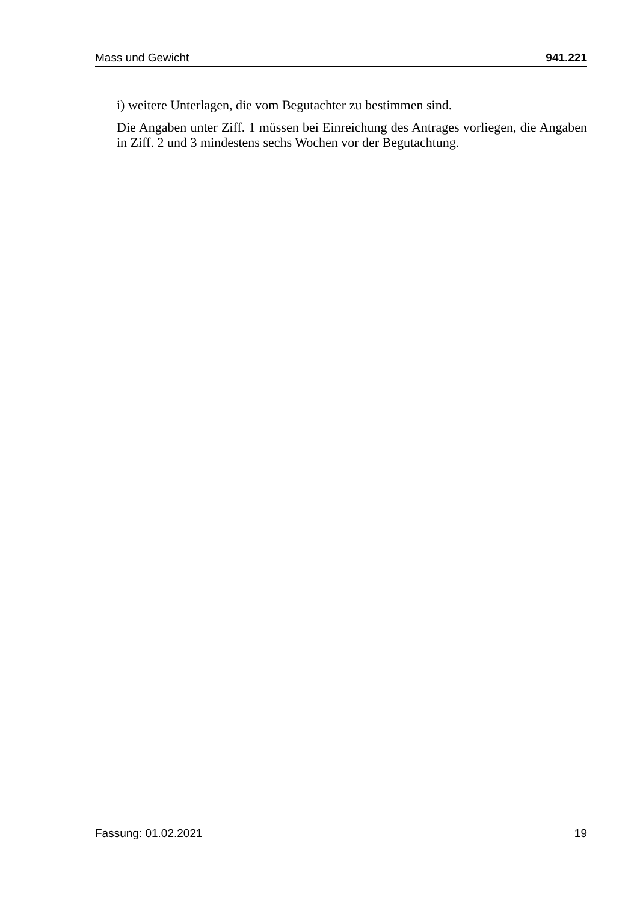Mass und Gewicht 941.221
i) weitere Unterlagen, die vom Begutachter zu bestimmen sind.
Die Angaben unter Ziff. 1 müssen bei Einreichung des Antrages vorliegen, die Angaben in Ziff. 2 und 3 mindestens sechs Wochen vor der Begutachtung.
Fassung: 01.02.2021 19